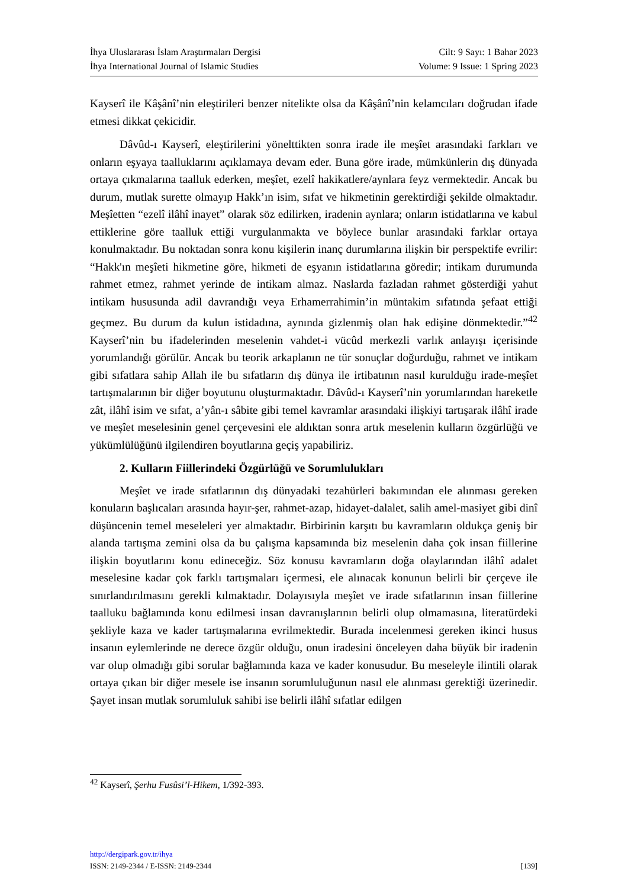İhya Uluslararası İslam Araştırmaları Dergisi
İhya International Journal of Islamic Studies
Cilt: 9 Sayı: 1 Bahar 2023
Volume: 9 Issue: 1 Spring 2023
Kayserî ile Kâşânî’nin eleştirileri benzer nitelikte olsa da Kâşânî’nin kelamcıları doğrudan ifade etmesi dikkat çekicidir.
Dâvûd-ı Kayserî, eleştirilerini yönelttikten sonra irade ile meşîet arasındaki farkları ve onların eşyaya taalluklarını açıklamaya devam eder. Buna göre irade, mümkünlerin dış dünyada ortaya çıkmalarına taalluk ederken, meşîet, ezelî hakikatlere/aynlara feyz vermektedir. Ancak bu durum, mutlak surette olmayıp Hakk’ın isim, sıfat ve hikmetinin gerektirdiği şekilde olmaktadır. Meşîetten “ezelî ilâhî inayet” olarak söz edilirken, iradenin aynlara; onların istidatlarına ve kabul ettiklerine göre taalluk ettiği vurgulanmakta ve böylece bunlar arasındaki farklar ortaya konulmaktadır. Bu noktadan sonra konu kişilerin inanç durumlarına ilişkin bir perspektife evrilir: “Hakk'ın meşîeti hikmetine göre, hikmeti de eşyanın istidatlarına göredir; intikam durumunda rahmet etmez, rahmet yerinde de intikam almaz. Naslarda fazladan rahmet gösterdiği yahut intikam hususunda adil davrandığı veya Erhamerrahimin’in müntakim sıfatında şefaat ettiği geçmez. Bu durum da kulun istidadına, aynında gizlenmiş olan hak edişine dönmektedir.”<sup>42</sup> Kayserî’nin bu ifadelerinden meselenin vahdet-i vücûd merkezli varlık anlayışı içerisinde yorumlandığı görülür. Ancak bu teorik arkaplanın ne tür sonuçlar doğurduğu, rahmet ve intikam gibi sıfatlara sahip Allah ile bu sıfatların dış dünya ile irtibatının nasıl kurulduğu irade-meşîet tartışmalarının bir diğer boyutunu oluşturmaktadır. Dâvûd-ı Kayserî’nin yorumlarından hareketle zât, ilâhî isim ve sıfat, a’yân-ı sâbite gibi temel kavramlar arasındaki ilişkiyi tartışarak ilâhî irade ve meşîet meselesinin genel çerçevesini ele aldıktan sonra artık meselenin kulların özgürlüğü ve yükümlülüğünü ilgilendiren boyutlarına geçiş yapabiliriz.
2. Kulların Fiillerindeki Özgürlüğü ve Sorumlulukları
Meşîet ve irade sıfatlarının dış dünyadaki tezahürleri bakımından ele alınması gereken konuların başlıcaları arasında hayır-şer, rahmet-azap, hidayet-dalalet, salih amel-masiyet gibi dinî düşüncenin temel meseleleri yer almaktadır. Birbirinin karşıtı bu kavramların oldukça geniş bir alanda tartışma zemini olsa da bu çalışma kapsamında biz meselenin daha çok insan fiillerine ilişkin boyutlarını konu edineceğiz. Söz konusu kavramların doğa olaylarından ilâhî adalet meselesine kadar çok farklı tartışmaları içermesi, ele alınacak konunun belirli bir çerçeve ile sınırlandırılmasını gerekli kılmaktadır. Dolayısıyla meşîet ve irade sıfatlarının insan fiillerine taalluku bağlamında konu edilmesi insan davranışlarının belirli olup olmamasına, literatürdeki şekliyle kaza ve kader tartışmalarına evrilmektedir. Burada incelenmesi gereken ikinci husus insanın eylemlerinde ne derece özgür olduğu, onun iradesini önceleyen daha büyük bir iradenin var olup olmadığı gibi sorular bağlamında kaza ve kader konusudur. Bu meseleyle ilintili olarak ortaya çıkan bir diğer mesele ise insanın sorumluluğunun nasıl ele alınması gerektiği üzerinedir. Şayet insan mutlak sorumluluk sahibi ise belirli ilâhî sıfatlar edilgen
<sup>42</sup> Kayserî, Şerhu Fusûsi’l-Hikem, 1/392-393.
http://dergipark.gov.tr/ihya
ISSN: 2149-2344 / E-ISSN: 2149-2344 [139]